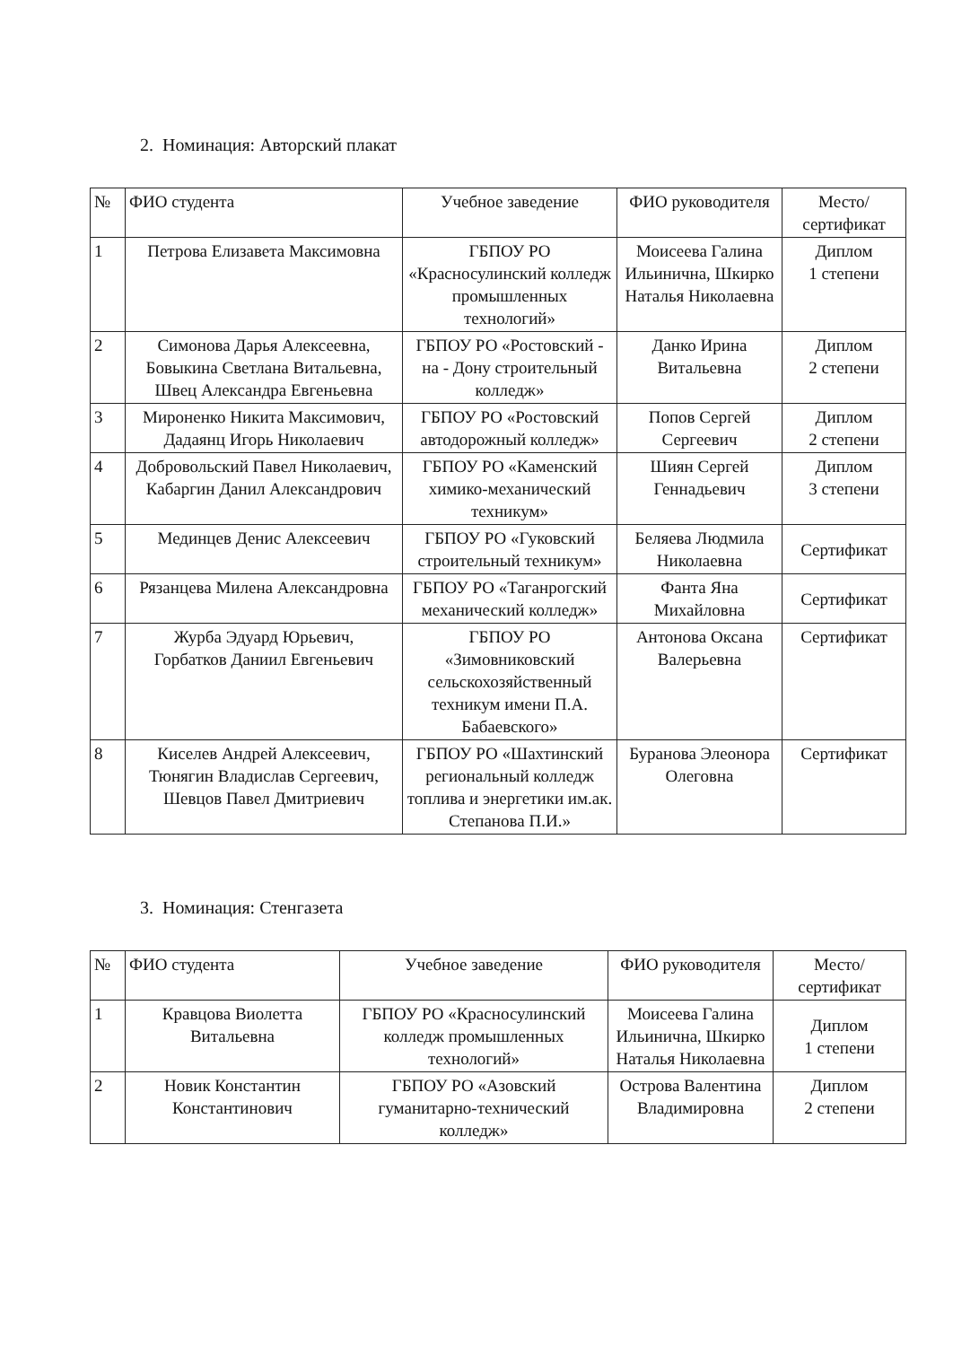2. Номинация: Авторский плакат
| № | ФИО студента | Учебное заведение | ФИО руководителя | Место/ сертификат |
| --- | --- | --- | --- | --- |
| 1 | Петрова Елизавета Максимовна | ГБПОУ РО «Красносулинский колледж промышленных технологий» | Моисеева Галина Ильинична, Шкирко Наталья Николаевна | Диплом 1 степени |
| 2 | Симонова Дарья Алексеевна, Бовыкина Светлана Витальевна, Швец Александра Евгеньевна | ГБПОУ РО «Ростовский - на - Дону строительный колледж» | Данко Ирина Витальевна | Диплом 2 степени |
| 3 | Мироненко Никита Максимович, Дадаянц Игорь Николаевич | ГБПОУ РО «Ростовский автодорожный колледж» | Попов Сергей Сергеевич | Диплом 2 степени |
| 4 | Добровольский Павел Николаевич, Кабаргин Данил Александрович | ГБПОУ РО «Каменский химико-механический техникум» | Шиян Сергей Геннадьевич | Диплом 3 степени |
| 5 | Мединцев Денис Алексеевич | ГБПОУ РО «Гуковский строительный техникум» | Беляева Людмила Николаевна | Сертификат |
| 6 | Рязанцева Милена Александровна | ГБПОУ РО «Таганрогский механический колледж» | Фанта Яна Михайловна | Сертификат |
| 7 | Журба Эдуард Юрьевич, Горбатков Даниил Евгеньевич | ГБПОУ РО «Зимовниковский сельскохозяйственный техникум имени П.А. Бабаевского» | Антонова Оксана Валерьевна | Сертификат |
| 8 | Киселев Андрей Алексеевич, Тюнягин Владислав Сергеевич, Шевцов Павел Дмитриевич | ГБПОУ РО «Шахтинский региональный колледж топлива и энергетики им.ак. Степанова П.И.» | Буранова Элеонора Олеговна | Сертификат |
3. Номинация: Стенгазета
| № | ФИО студента | Учебное заведение | ФИО руководителя | Место/ сертификат |
| --- | --- | --- | --- | --- |
| 1 | Кравцова Виолетта Витальевна | ГБПОУ РО «Красносулинский колледж промышленных технологий» | Моисеева Галина Ильинична, Шкирко Наталья Николаевна | Диплом 1 степени |
| 2 | Новик Константин Константинович | ГБПОУ РО «Азовский гуманитарно-технический колледж» | Острова Валентина Владимировна | Диплом 2 степени |